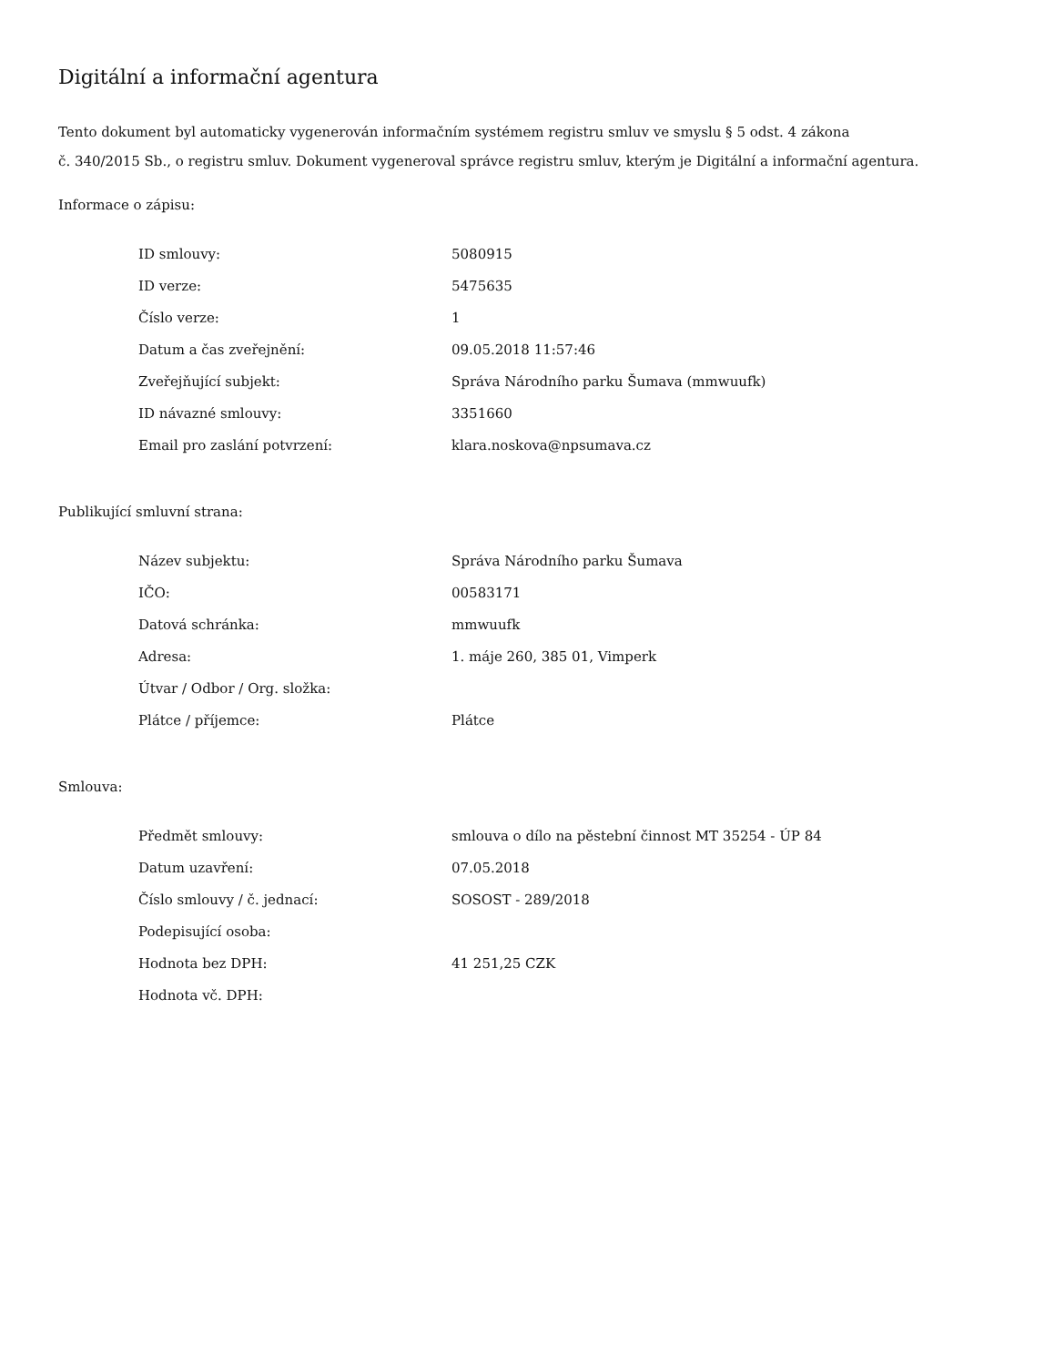Digitální a informační agentura
Tento dokument byl automaticky vygenerován informačním systémem registru smluv ve smyslu § 5 odst. 4 zákona
č. 340/2015 Sb., o registru smluv. Dokument vygeneroval správce registru smluv, kterým je Digitální a informační agentura.
Informace o zápisu:
| ID smlouvy: | 5080915 |
| ID verze: | 5475635 |
| Číslo verze: | 1 |
| Datum a čas zveřejnění: | 09.05.2018 11:57:46 |
| Zveřejňující subjekt: | Správa Národního parku Šumava (mmwuufk) |
| ID návazné smlouvy: | 3351660 |
| Email pro zaslání potvrzení: | klara.noskova@npsumava.cz |
Publikující smluvní strana:
| Název subjektu: | Správa Národního parku Šumava |
| IČO: | 00583171 |
| Datová schránka: | mmwuufk |
| Adresa: | 1. máje 260, 385 01, Vimperk |
| Útvar / Odbor / Org. složka: | |
| Plátce / příjemce: | Plátce |
Smlouva:
| Předmět smlouvy: | smlouva o dílo na pěstební činnost MT 35254 - ÚP 84 |
| Datum uzavření: | 07.05.2018 |
| Číslo smlouvy / č. jednací: | SOSOST - 289/2018 |
| Podepisující osoba: | |
| Hodnota bez DPH: | 41 251,25 CZK |
| Hodnota vč. DPH: | |